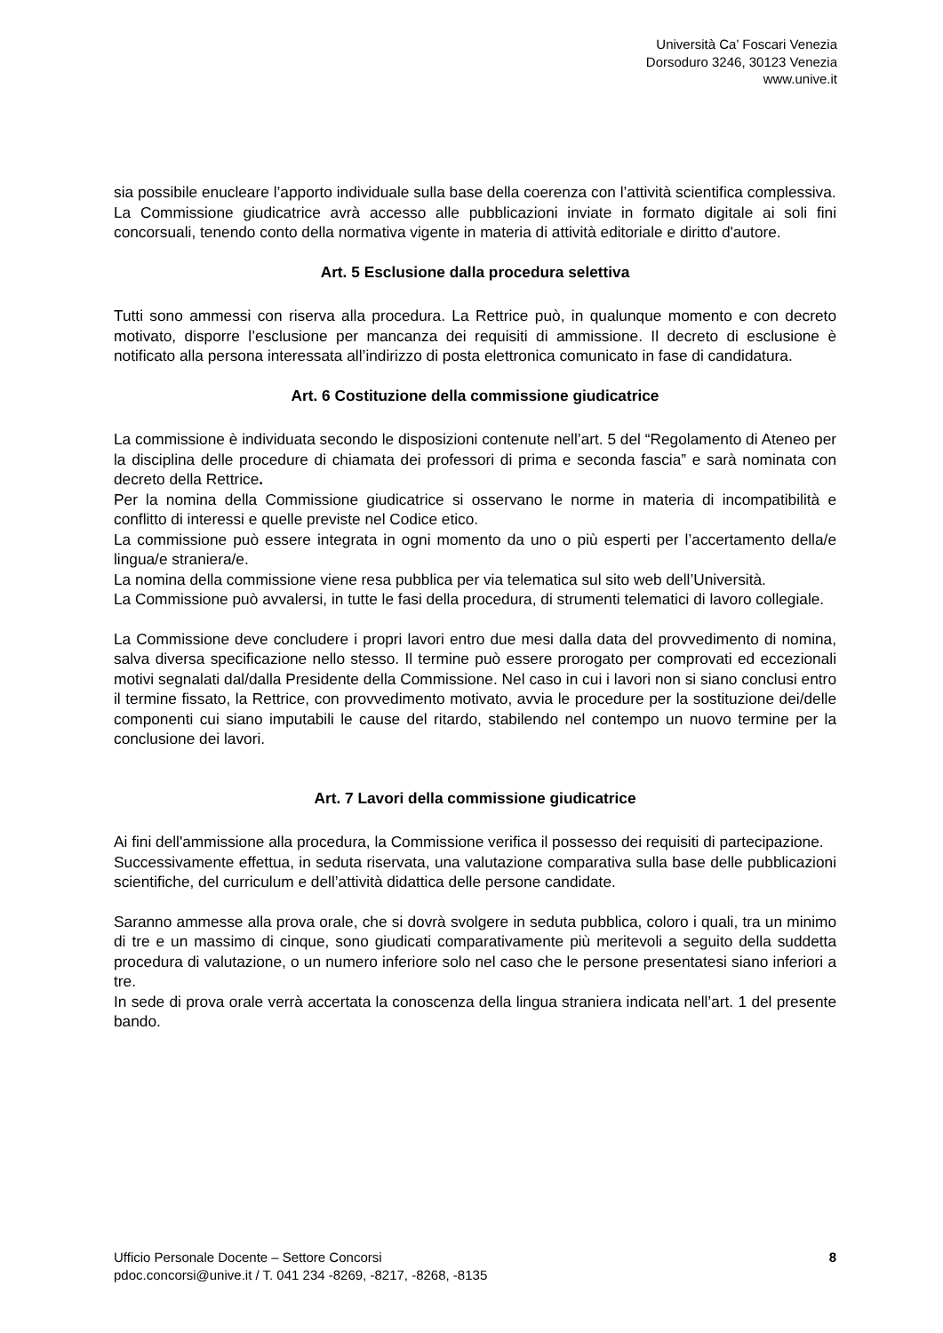Università Ca’ Foscari Venezia
Dorsoduro 3246, 30123 Venezia
www.unive.it
sia possibile enucleare l’apporto individuale sulla base della coerenza con l’attività scientifica complessiva.
La Commissione giudicatrice avrà accesso alle pubblicazioni inviate in formato digitale ai soli fini concorsuali, tenendo conto della normativa vigente in materia di attività editoriale e diritto d'autore.
Art. 5 Esclusione dalla procedura selettiva
Tutti sono ammessi con riserva alla procedura. La Rettrice può, in qualunque momento e con decreto motivato, disporre l’esclusione per mancanza dei requisiti di ammissione. Il decreto di esclusione è notificato alla persona interessata all’indirizzo di posta elettronica comunicato in fase di candidatura.
Art. 6 Costituzione della commissione giudicatrice
La commissione è individuata secondo le disposizioni contenute nell’art. 5 del “Regolamento di Ateneo per la disciplina delle procedure di chiamata dei professori di prima e seconda fascia” e sarà nominata con decreto della Rettrice.
Per la nomina della Commissione giudicatrice si osservano le norme in materia di incompatibilità e conflitto di interessi e quelle previste nel Codice etico.
La commissione può essere integrata in ogni momento da uno o più esperti per l’accertamento della/e lingua/e straniera/e.
La nomina della commissione viene resa pubblica per via telematica sul sito web dell’Università.
La Commissione può avvalersi, in tutte le fasi della procedura, di strumenti telematici di lavoro collegiale.
La Commissione deve concludere i propri lavori entro due mesi dalla data del provvedimento di nomina, salva diversa specificazione nello stesso. Il termine può essere prorogato per comprovati ed eccezionali motivi segnalati dal/dalla Presidente della Commissione. Nel caso in cui i lavori non si siano conclusi entro il termine fissato, la Rettrice, con provvedimento motivato, avvia le procedure per la sostituzione dei/delle componenti cui siano imputabili le cause del ritardo, stabilendo nel contempo un nuovo termine per la conclusione dei lavori.
Art. 7 Lavori della commissione giudicatrice
Ai fini dell'ammissione alla procedura, la Commissione verifica il possesso dei requisiti di partecipazione.
Successivamente effettua, in seduta riservata, una valutazione comparativa sulla base delle pubblicazioni scientifiche, del curriculum e dell’attività didattica delle persone candidate.
Saranno ammesse alla prova orale, che si dovrà svolgere in seduta pubblica, coloro i quali, tra un minimo di tre e un massimo di cinque, sono giudicati comparativamente più meritevoli a seguito della suddetta procedura di valutazione, o un numero inferiore solo nel caso che le persone presentatesi siano inferiori a tre.
In sede di prova orale verrà accertata la conoscenza della lingua straniera indicata nell’art. 1 del presente bando.
Ufficio Personale Docente – Settore Concorsi
pdoc.concorsi@unive.it / T. 041 234 -8269, -8217, -8268, -8135
8